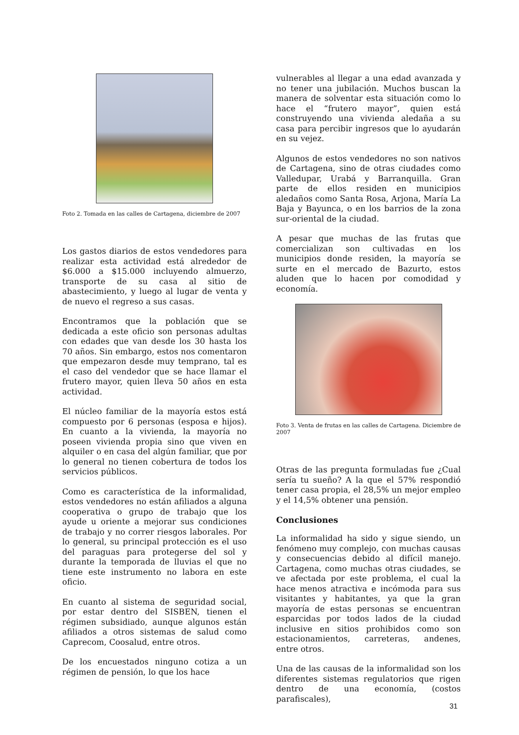Foto 2. Tomada en las calles de Cartagena, diciembre de 2007
Los gastos diarios de estos vendedores para realizar esta actividad está alrededor de $6.000 a $15.000 incluyendo almuerzo, transporte de su casa al sitio de abastecimiento, y luego al lugar de venta y de nuevo el regreso a sus casas.
Encontramos que la población que se dedicada a este oficio son personas adultas con edades que van desde los 30 hasta los 70 años. Sin embargo, estos nos comentaron que empezaron desde muy temprano, tal es el caso del vendedor que se hace llamar el frutero mayor, quien lleva 50 años en esta actividad.
El núcleo familiar de la mayoría estos está compuesto por 6 personas (esposa e hijos). En cuanto a la vivienda, la mayoría no poseen vivienda propia sino que viven en alquiler o en casa del algún familiar, que por lo general no tienen cobertura de todos los servicios públicos.
Como es característica de la informalidad, estos vendedores no están afiliados a alguna cooperativa o grupo de trabajo que los ayude u oriente a mejorar sus condiciones de trabajo y no correr riesgos laborales. Por lo general, su principal protección es el uso del paraguas para protegerse del sol y durante la temporada de lluvias el que no tiene este instrumento no labora en este oficio.
En cuanto al sistema de seguridad social, por estar dentro del SISBEN, tienen el régimen subsidiado, aunque algunos están afiliados a otros sistemas de salud como Caprecom, Coosalud, entre otros.
De los encuestados ninguno cotiza a un régimen de pensión, lo que los hace
vulnerables al llegar a una edad avanzada y no tener una jubilación. Muchos buscan la manera de solventar esta situación como lo hace el “frutero mayor”, quien está construyendo una vivienda aledaña a su casa para percibir ingresos que lo ayudarán en su vejez.
Algunos de estos vendedores no son nativos de Cartagena, sino de otras ciudades como Valledupar, Urabá y Barranquilla. Gran parte de ellos residen en municipios aledaños como Santa Rosa, Arjona, María La Baja y Bayunca, o en los barrios de la zona sur-oriental de la ciudad.
A pesar que muchas de las frutas que comercializan son cultivadas en los municipios donde residen, la mayoría se surte en el mercado de Bazurto, estos aluden que lo hacen por comodidad y economía.
Foto 3. Venta de frutas en las calles de Cartagena. Diciembre de 2007
Otras de las pregunta formuladas fue ¿Cual sería tu sueño? A la que el 57% respondió tener casa propia, el 28,5% un mejor empleo y el 14,5% obtener una pensión.
Conclusiones
La informalidad ha sido y sigue siendo, un fenómeno muy complejo, con muchas causas y consecuencias debido al difícil manejo. Cartagena, como muchas otras ciudades, se ve afectada por este problema, el cual la hace menos atractiva e incómoda para sus visitantes y habitantes, ya que la gran mayoría de estas personas se encuentran esparcidas por todos lados de la ciudad inclusive en sitios prohibidos como son estacionamientos, carreteras, andenes, entre otros.
Una de las causas de la informalidad son los diferentes sistemas regulatorios que rigen dentro de una economía, (costos parafiscales),
31